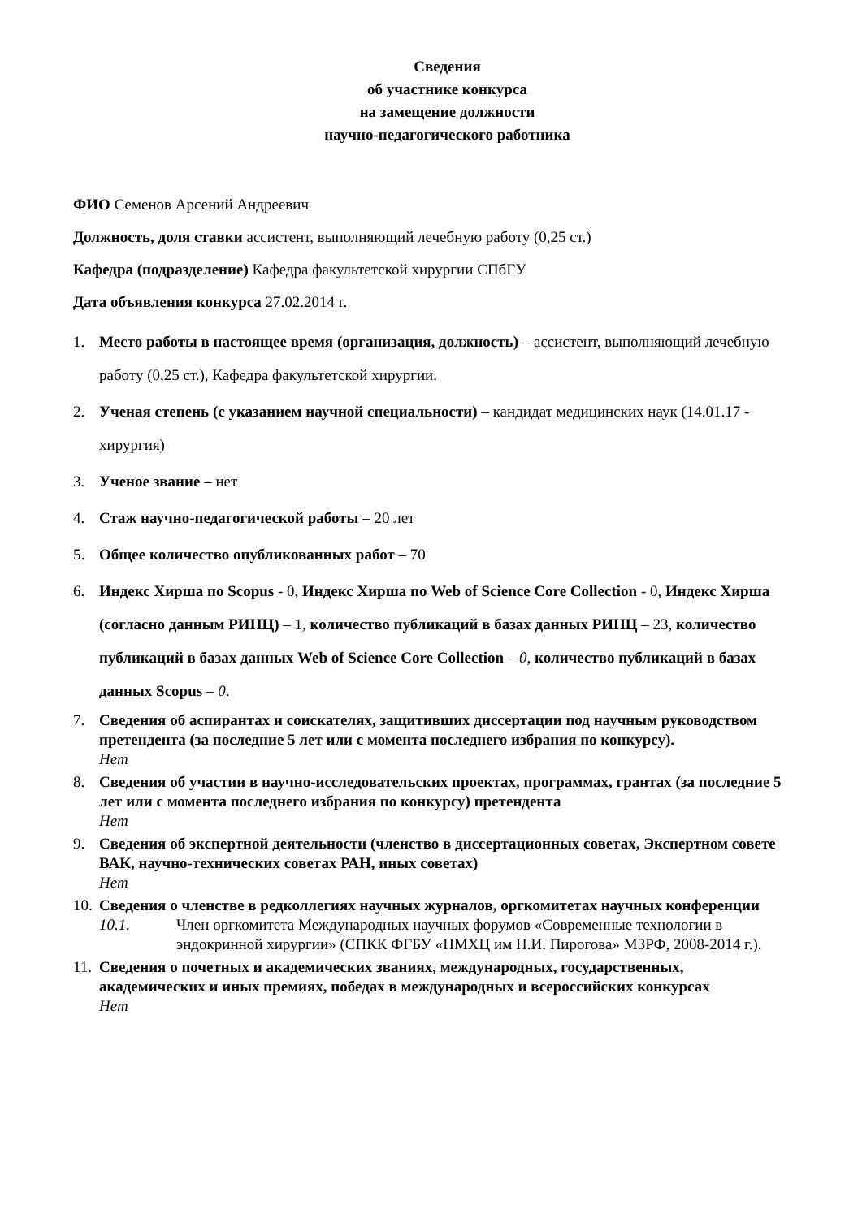Сведения
об участнике конкурса
на замещение должности
научно-педагогического работника
ФИО Семенов Арсений Андреевич
Должность, доля ставки ассистент, выполняющий лечебную работу (0,25 ст.)
Кафедра (подразделение) Кафедра факультетской хирургии СПбГУ
Дата объявления конкурса 27.02.2014 г.
1. Место работы в настоящее время (организация, должность) – ассистент, выполняющий лечебную работу (0,25 ст.), Кафедра факультетской хирургии.
2. Ученая степень (с указанием научной специальности) – кандидат медицинских наук (14.01.17 - хирургия)
3. Ученое звание – нет
4. Стаж научно-педагогической работы – 20 лет
5. Общее количество опубликованных работ – 70
6. Индекс Хирша по Scopus - 0, Индекс Хирша по Web of Science Core Collection - 0, Индекс Хирша (согласно данным РИНЦ) – 1, количество публикаций в базах данных РИНЦ – 23, количество публикаций в базах данных Web of Science Core Collection – 0, количество публикаций в базах данных Scopus – 0.
7. Сведения об аспирантах и соискателях, защитивших диссертации под научным руководством претендента (за последние 5 лет или с момента последнего избрания по конкурсу).
Нет
8. Сведения об участии в научно-исследовательских проектах, программах, грантах (за последние 5 лет или с момента последнего избрания по конкурсу) претендента
Нет
9. Сведения об экспертной деятельности (членство в диссертационных советах, Экспертном совете ВАК, научно-технических советах РАН, иных советах)
Нет
10. Сведения о членстве в редколлегиях научных журналов, оргкомитетах научных конференции
10.1. Член оргкомитета Международных научных форумов «Современные технологии в эндокринной хирургии» (СПКК ФГБУ «НМХЦ им Н.И. Пирогова» МЗРФ, 2008-2014 г.).
11. Сведения о почетных и академических званиях, международных, государственных, академических и иных премиях, победах в международных и всероссийских конкурсах
Нет